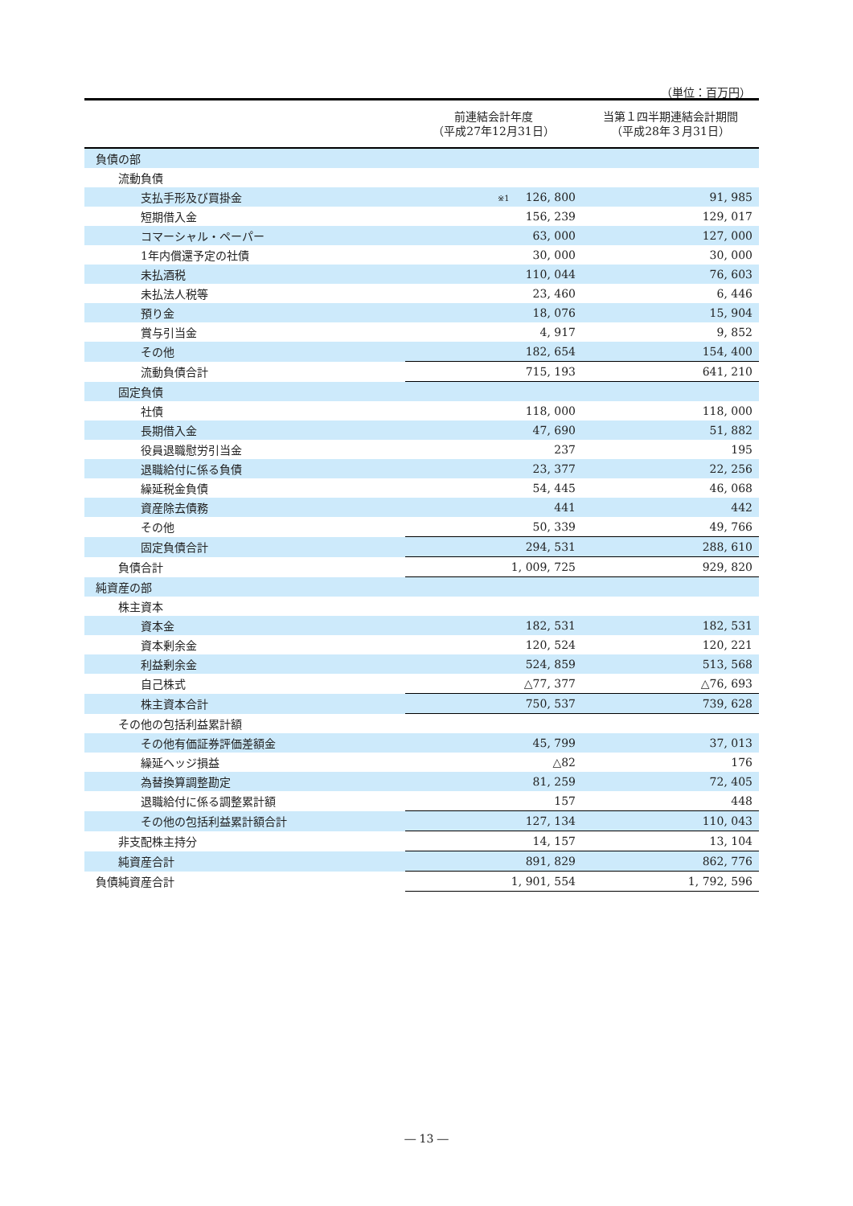（単位：百万円）
| | 前連結会計年度 （平成27年12月31日） | 当第１四半期連結会計期間 （平成28年３月31日） |
| --- | --- | --- |
| 負債の部 | | |
| 流動負債 | | |
| 支払手形及び買掛金 | ※1 126, 800 | 91, 985 |
| 短期借入金 | 156, 239 | 129, 017 |
| コマーシャル・ペーパー | 63, 000 | 127, 000 |
| 1年内償還予定の社債 | 30, 000 | 30, 000 |
| 未払酒税 | 110, 044 | 76, 603 |
| 未払法人税等 | 23, 460 | 6, 446 |
| 預り金 | 18, 076 | 15, 904 |
| 賞与引当金 | 4, 917 | 9, 852 |
| その他 | 182, 654 | 154, 400 |
| 流動負債合計 | 715, 193 | 641, 210 |
| 固定負債 | | |
| 社債 | 118, 000 | 118, 000 |
| 長期借入金 | 47, 690 | 51, 882 |
| 役員退職慰労引当金 | 237 | 195 |
| 退職給付に係る負債 | 23, 377 | 22, 256 |
| 繰延税金負債 | 54, 445 | 46, 068 |
| 資産除去債務 | 441 | 442 |
| その他 | 50, 339 | 49, 766 |
| 固定負債合計 | 294, 531 | 288, 610 |
| 負債合計 | 1, 009, 725 | 929, 820 |
| 純資産の部 | | |
| 株主資本 | | |
| 資本金 | 182, 531 | 182, 531 |
| 資本剰余金 | 120, 524 | 120, 221 |
| 利益剰余金 | 524, 859 | 513, 568 |
| 自己株式 | △77, 377 | △76, 693 |
| 株主資本合計 | 750, 537 | 739, 628 |
| その他の包括利益累計額 | | |
| その他有価証券評価差額金 | 45, 799 | 37, 013 |
| 繰延ヘッジ損益 | △82 | 176 |
| 為替換算調整勘定 | 81, 259 | 72, 405 |
| 退職給付に係る調整累計額 | 157 | 448 |
| その他の包括利益累計額合計 | 127, 134 | 110, 043 |
| 非支配株主持分 | 14, 157 | 13, 104 |
| 純資産合計 | 891, 829 | 862, 776 |
| 負債純資産合計 | 1, 901, 554 | 1, 792, 596 |
― 13 ―